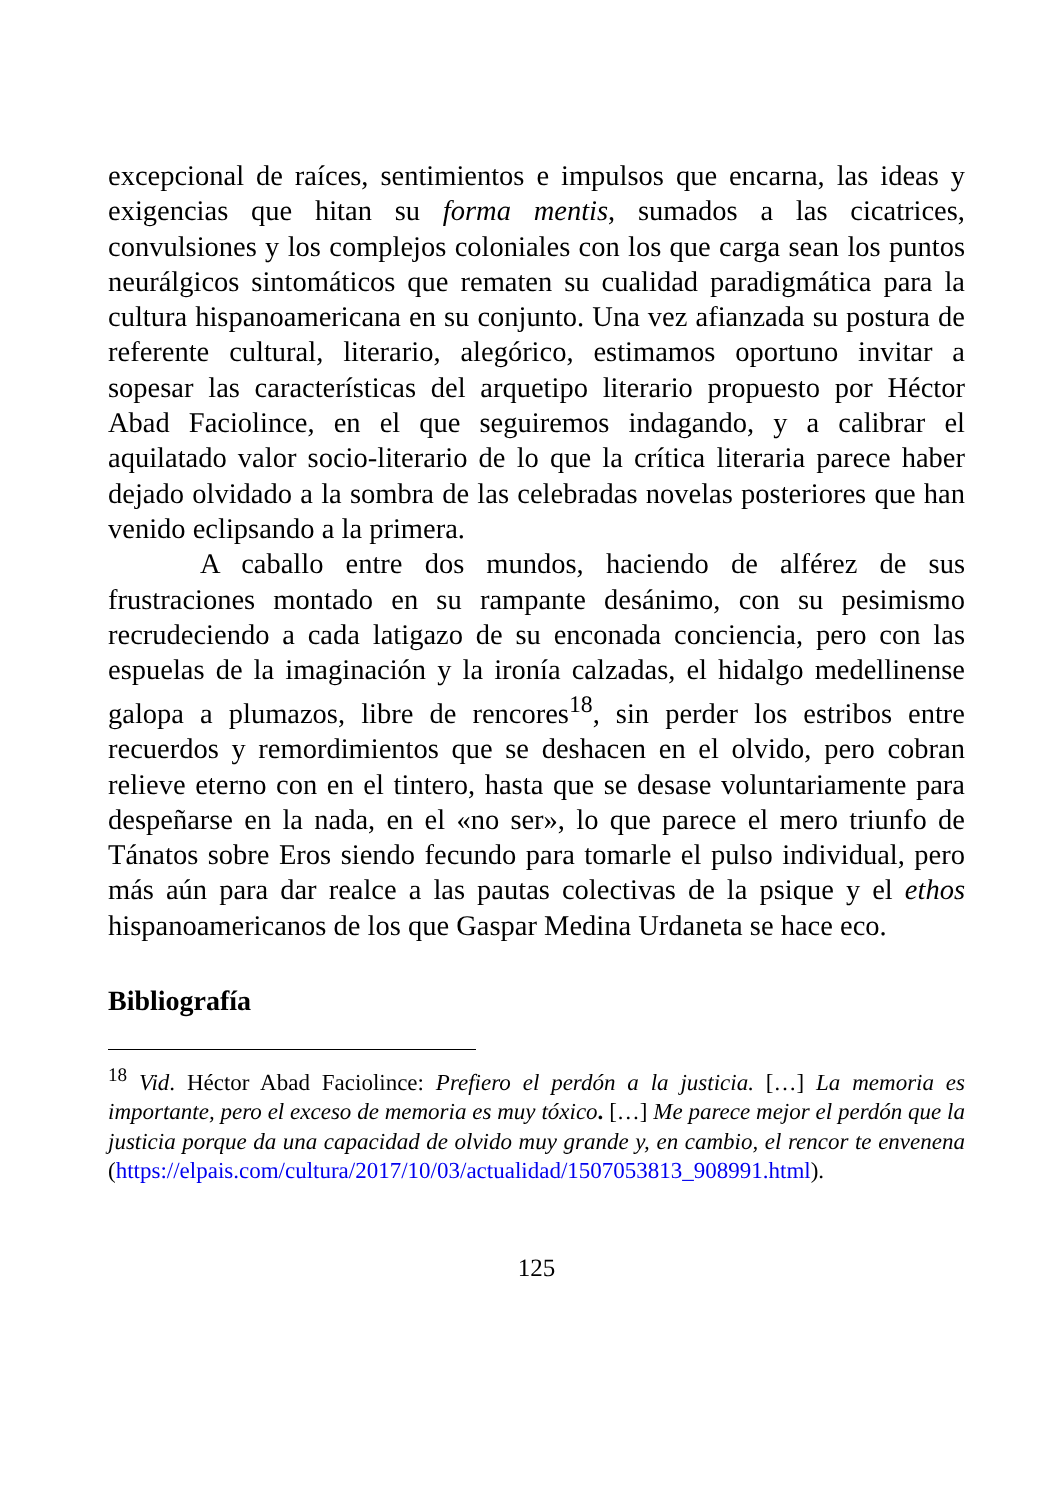excepcional de raíces, sentimientos e impulsos que encarna, las ideas y exigencias que hitan su forma mentis, sumados a las cicatrices, convulsiones y los complejos coloniales con los que carga sean los puntos neurálgicos sintomáticos que rematen su cualidad paradigmática para la cultura hispanoamericana en su conjunto. Una vez afianzada su postura de referente cultural, literario, alegórico, estimamos oportuno invitar a sopesar las características del arquetipo literario propuesto por Héctor Abad Faciolince, en el que seguiremos indagando, y a calibrar el aquilatado valor socio-literario de lo que la crítica literaria parece haber dejado olvidado a la sombra de las celebradas novelas posteriores que han venido eclipsando a la primera.
A caballo entre dos mundos, haciendo de alférez de sus frustraciones montado en su rampante desánimo, con su pesimismo recrudeciendo a cada latigazo de su enconada conciencia, pero con las espuelas de la imaginación y la ironía calzadas, el hidalgo medellinense galopa a plumazos, libre de rencores<sup>18</sup>, sin perder los estribos entre recuerdos y remordimientos que se deshacen en el olvido, pero cobran relieve eterno con en el tintero, hasta que se desase voluntariamente para despeñarse en la nada, en el «no ser», lo que parece el mero triunfo de Tánatos sobre Eros siendo fecundo para tomarle el pulso individual, pero más aún para dar realce a las pautas colectivas de la psique y el ethos hispanoamericanos de los que Gaspar Medina Urdaneta se hace eco.
Bibliografía
<sup>18</sup> Vid. Héctor Abad Faciolince: Prefiero el perdón a la justicia. […] La memoria es importante, pero el exceso de memoria es muy tóxico. […] Me parece mejor el perdón que la justicia porque da una capacidad de olvido muy grande y, en cambio, el rencor te envenena (https://elpais.com/cultura/2017/10/03/actualidad/1507053813_908991.html).
125